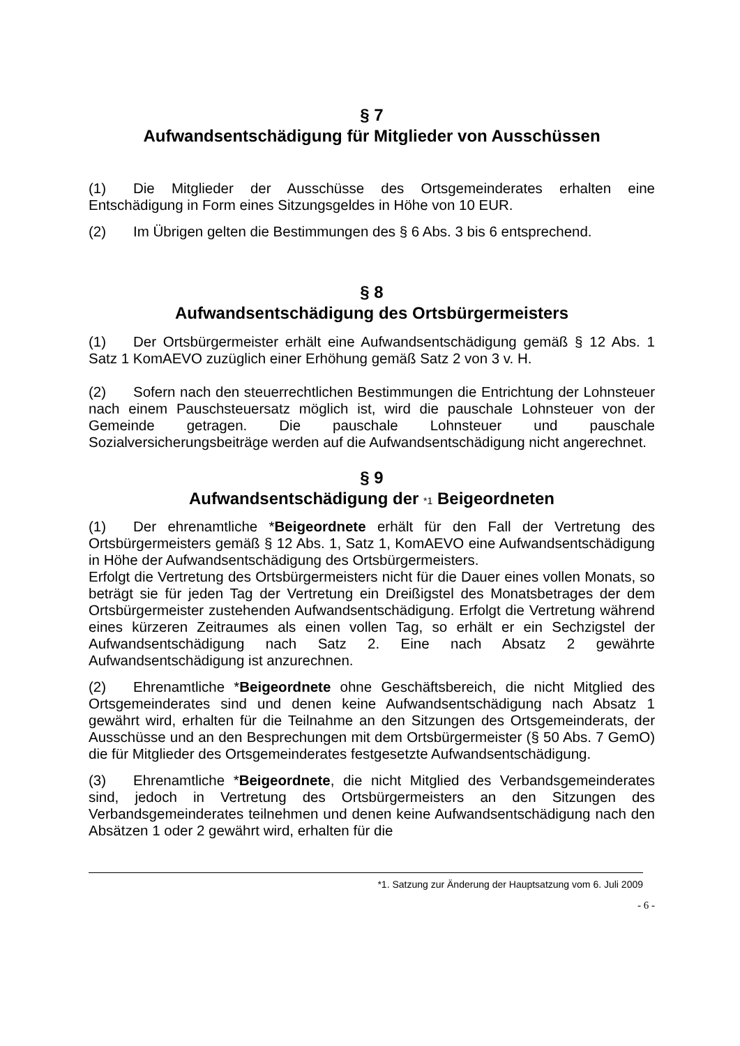§ 7
Aufwandsentschädigung für Mitglieder von Ausschüssen
(1) Die Mitglieder der Ausschüsse des Ortsgemeinderates erhalten eine Entschädigung in Form eines Sitzungsgeldes in Höhe von 10 EUR.
(2) Im Übrigen gelten die Bestimmungen des § 6 Abs. 3 bis 6 entsprechend.
§ 8
Aufwandsentschädigung des Ortsbürgermeisters
(1) Der Ortsbürgermeister erhält eine Aufwandsentschädigung gemäß § 12 Abs. 1 Satz 1 KomAEVO zuzüglich einer Erhöhung gemäß Satz 2 von 3 v. H.
(2) Sofern nach den steuerrechtlichen Bestimmungen die Entrichtung der Lohnsteuer nach einem Pauschsteuersatz möglich ist, wird die pauschale Lohnsteuer von der Gemeinde getragen. Die pauschale Lohnsteuer und pauschale Sozialversicherungsbeiträge werden auf die Aufwandsentschädigung nicht angerechnet.
§ 9
Aufwandsentschädigung der *1 Beigeordneten
(1) Der ehrenamtliche *Beigeordnete erhält für den Fall der Vertretung des Ortsbürgermeisters gemäß § 12 Abs. 1, Satz 1, KomAEVO eine Aufwandsentschädigung in Höhe der Aufwandsentschädigung des Ortsbürgermeisters.
Erfolgt die Vertretung des Ortsbürgermeisters nicht für die Dauer eines vollen Monats, so beträgt sie für jeden Tag der Vertretung ein Dreißigstel des Monatsbetrages der dem Ortsbürgermeister zustehenden Aufwandsentschädigung. Erfolgt die Vertretung während eines kürzeren Zeitraumes als einen vollen Tag, so erhält er ein Sechzigstel der Aufwandsentschädigung nach Satz 2. Eine nach Absatz 2 gewährte Aufwandsentschädigung ist anzurechnen.
(2) Ehrenamtliche *Beigeordnete ohne Geschäftsbereich, die nicht Mitglied des Ortsgemeinderates sind und denen keine Aufwandsentschädigung nach Absatz 1 gewährt wird, erhalten für die Teilnahme an den Sitzungen des Ortsgemeinderats, der Ausschüsse und an den Besprechungen mit dem Ortsbürgermeister (§ 50 Abs. 7 GemO) die für Mitglieder des Ortsgemeinderates festgesetzte Aufwandsentschädigung.
(3) Ehrenamtliche *Beigeordnete, die nicht Mitglied des Verbandsgemeinderates sind, jedoch in Vertretung des Ortsbürgermeisters an den Sitzungen des Verbandsgemeinderates teilnehmen und denen keine Aufwandsentschädigung nach den Absätzen 1 oder 2 gewährt wird, erhalten für die
*1. Satzung zur Änderung der Hauptsatzung vom 6. Juli 2009
- 6 -